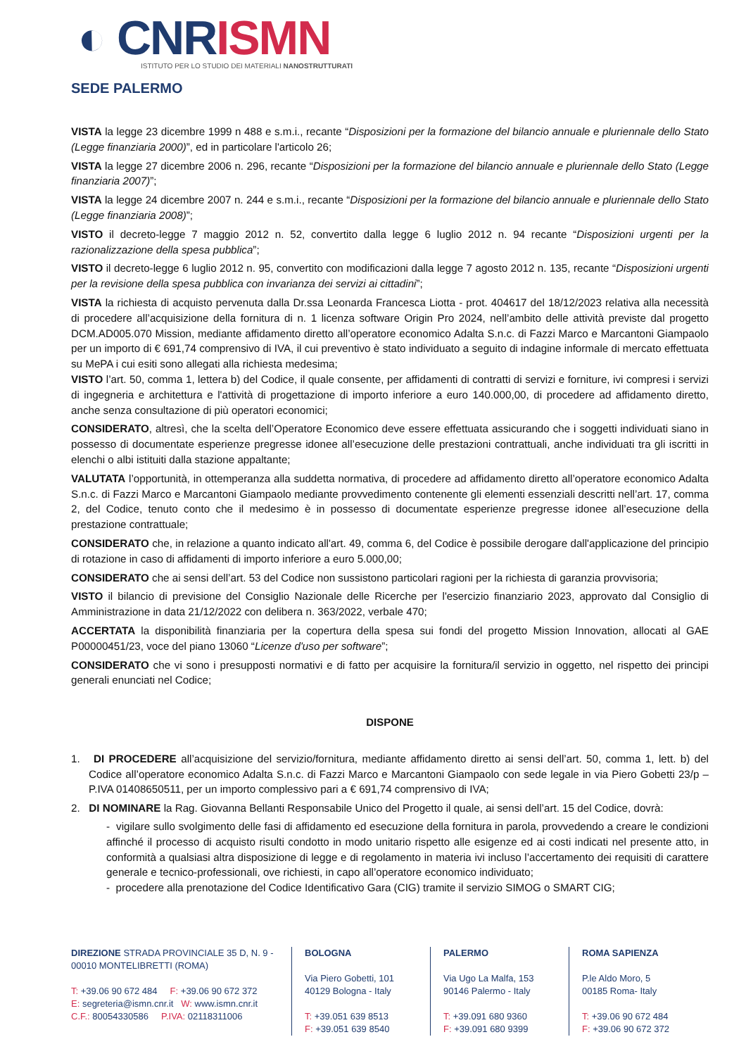◐ CNR ISMN
ISTITUTO PER LO STUDIO DEI MATERIALI NANOSTRUTTURATI
SEDE PALERMO
VISTA la legge 23 dicembre 1999 n 488 e s.m.i., recante “Disposizioni per la formazione del bilancio annuale e pluriennale dello Stato (Legge finanziaria 2000)”, ed in particolare l'articolo 26;
VISTA la legge 27 dicembre 2006 n. 296, recante “Disposizioni per la formazione del bilancio annuale e pluriennale dello Stato (Legge finanziaria 2007)”;
VISTA la legge 24 dicembre 2007 n. 244 e s.m.i., recante “Disposizioni per la formazione del bilancio annuale e pluriennale dello Stato (Legge finanziaria 2008)”;
VISTO il decreto-legge 7 maggio 2012 n. 52, convertito dalla legge 6 luglio 2012 n. 94 recante “Disposizioni urgenti per la razionalizzazione della spesa pubblica”;
VISTO il decreto-legge 6 luglio 2012 n. 95, convertito con modificazioni dalla legge 7 agosto 2012 n. 135, recante “Disposizioni urgenti per la revisione della spesa pubblica con invarianza dei servizi ai cittadini”;
VISTA la richiesta di acquisto pervenuta dalla Dr.ssa Leonarda Francesca Liotta - prot. 404617 del 18/12/2023 relativa alla necessità di procedere all’acquisizione della fornitura di n. 1 licenza software Origin Pro 2024, nell’ambito delle attività previste dal progetto DCM.AD005.070 Mission, mediante affidamento diretto all’operatore economico Adalta S.n.c. di Fazzi Marco e Marcantoni Giampaolo per un importo di € 691,74 comprensivo di IVA, il cui preventivo è stato individuato a seguito di indagine informale di mercato effettuata su MePA i cui esiti sono allegati alla richiesta medesima;
VISTO l’art. 50, comma 1, lettera b) del Codice, il quale consente, per affidamenti di contratti di servizi e forniture, ivi compresi i servizi di ingegneria e architettura e l'attività di progettazione di importo inferiore a euro 140.000,00, di procedere ad affidamento diretto, anche senza consultazione di più operatori economici;
CONSIDERATO, altresì, che la scelta dell’Operatore Economico deve essere effettuata assicurando che i soggetti individuati siano in possesso di documentate esperienze pregresse idonee all’esecuzione delle prestazioni contrattuali, anche individuati tra gli iscritti in elenchi o albi istituiti dalla stazione appaltante;
VALUTATA l’opportunità, in ottemperanza alla suddetta normativa, di procedere ad affidamento diretto all’operatore economico Adalta S.n.c. di Fazzi Marco e Marcantoni Giampaolo mediante provvedimento contenente gli elementi essenziali descritti nell’art. 17, comma 2, del Codice, tenuto conto che il medesimo è in possesso di documentate esperienze pregresse idonee all’esecuzione della prestazione contrattuale;
CONSIDERATO che, in relazione a quanto indicato all'art. 49, comma 6, del Codice è possibile derogare dall'applicazione del principio di rotazione in caso di affidamenti di importo inferiore a euro 5.000,00;
CONSIDERATO che ai sensi dell’art. 53 del Codice non sussistono particolari ragioni per la richiesta di garanzia provvisoria;
VISTO il bilancio di previsione del Consiglio Nazionale delle Ricerche per l'esercizio finanziario 2023, approvato dal Consiglio di Amministrazione in data 21/12/2022 con delibera n. 363/2022, verbale 470;
ACCERTATA la disponibilità finanziaria per la copertura della spesa sui fondi del progetto Mission Innovation, allocati al GAE P00000451/23, voce del piano 13060 “Licenze d'uso per software”;
CONSIDERATO che vi sono i presupposti normativi e di fatto per acquisire la fornitura/il servizio in oggetto, nel rispetto dei principi generali enunciati nel Codice;
DISPONE
1. DI PROCEDERE all’acquisizione del servizio/fornitura, mediante affidamento diretto ai sensi dell’art. 50, comma 1, lett. b) del Codice all’operatore economico Adalta S.n.c. di Fazzi Marco e Marcantoni Giampaolo con sede legale in via Piero Gobetti 23/p – P.IVA 01408650511, per un importo complessivo pari a € 691,74 comprensivo di IVA;
2. DI NOMINARE la Rag. Giovanna Bellanti Responsabile Unico del Progetto il quale, ai sensi dell’art. 15 del Codice, dovrà:
- vigilare sullo svolgimento delle fasi di affidamento ed esecuzione della fornitura in parola, provvedendo a creare le condizioni affinché il processo di acquisto risulti condotto in modo unitario rispetto alle esigenze ed ai costi indicati nel presente atto, in conformità a qualsiasi altra disposizione di legge e di regolamento in materia ivi incluso l’accertamento dei requisiti di carattere generale e tecnico-professionali, ove richiesti, in capo all’operatore economico individuato;
- procedere alla prenotazione del Codice Identificativo Gara (CIG) tramite il servizio SIMOG o SMART CIG;
DIREZIONE STRADA PROVINCIALE 35 D, N. 9 - 00010 MONTELIBRETTI (ROMA)
T: +39.06 90 672 484 F: +39.06 90 672 372
E: segreteria@ismn.cnr.it W: www.ismn.cnr.it
C.F.: 80054330586 P.IVA: 02118311006
BOLOGNA
Via Piero Gobetti, 101
40129 Bologna - Italy
T: +39.051 639 8513
F: +39.051 639 8540
PALERMO
Via Ugo La Malfa, 153
90146 Palermo - Italy
T: +39.091 680 9360
F: +39.091 680 9399
ROMA SAPIENZA
P.le Aldo Moro, 5
00185 Roma- Italy
T: +39.06 90 672 484
F: +39.06 90 672 372